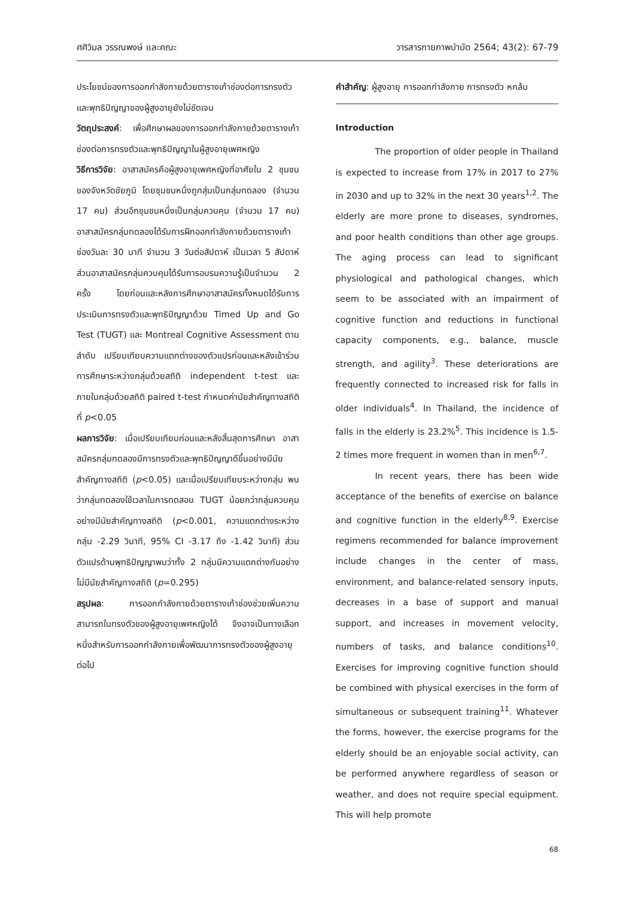ศศิวิมล วรรณพงษ์ และคณะ วารสารกายภาพบำบัด 2564; 43(2): 67-79
ประโยชน์ของการออกกำลังกายด้วยตารางเก้าช่องต่อการทรงตัวและพุทธิปัญญาของผู้สูงอายุยังไม่ชัดเจน
วัตถุประสงค์: เพื่อศึกษาผลของการออกกำลังกายด้วยตารางเก้าช่องต่อการทรงตัวและพุทธิปัญญาในผู้สูงอายุเพศหญิง
วิธีการวิจัย: อาสาสมัครคือผู้สูงอายุเพศหญิงที่อาศัยใน 2 ชุมชนของจังหวัดชัยภูมิ โดยชุมชนหนึ่งถูกสุ่มเป็นกลุ่มทดลอง (จำนวน 17 คน) ส่วนอีกชุมชนหนึ่งเป็นกลุ่มควบคุม (จำนวน 17 คน) อาสาสมัครกลุ่มทดลองได้รับการฝึกออกกำลังกายด้วยตารางเก้าช่องวันละ 30 นาที จำนวน 3 วันต่อสัปดาห์ เป็นเวลา 5 สัปดาห์ ส่วนอาสาสมัครกลุ่มควบคุมได้รับการอบรมความรู้เป็นจำนวน 2 ครั้ง โดยก่อนและหลังการศึกษาอาสาสมัครทั้งหมดได้รับการประเมินการทรงตัวและพุทธิปัญญาด้วย Timed Up and Go Test (TUGT) และ Montreal Cognitive Assessment ตามลำดับ เปรียบเทียบความแตกต่างของตัวแปรก่อนและหลังเข้าร่วมการศึกษาระหว่างกลุ่มด้วยสถิติ independent t-test และภายในกลุ่มด้วยสถิติ paired t-test กำหนดค่านัยสำคัญทางสถิติที่ p<0.05
ผลการวิจัย: เมื่อเปรียบเทียบก่อนและหลังสิ้นสุดการศึกษา อาสาสมัครกลุ่มทดลองมีการทรงตัวและพุทธิปัญญาดีขึ้นอย่างมีนัยสำคัญทางสถิติ (p<0.05) และเมื่อเปรียบเทียบระหว่างกลุ่ม พบว่ากลุ่มทดลองใช้เวลาในการทดสอบ TUGT น้อยกว่ากลุ่มควบคุมอย่างมีนัยสำคัญทางสถิติ (p<0.001, ความแตกต่างระหว่างกลุ่ม -2.29 วินาที, 95% CI -3.17 ถึง -1.42 วินาที) ส่วนตัวแปรด้านพุทธิปัญญาพบว่าทั้ง 2 กลุ่มมีความแตกต่างกันอย่างไม่มีนัยสำคัญทางสถิติ (p=0.295)
สรุปผล: การออกกำลังกายด้วยตารางเก้าช่องช่วยเพิ่มความสามารถในทรงตัวของผู้สูงอายุเพศหญิงได้ จึงอาจเป็นทางเลือกหนึ่งสำหรับการออกกำลังกายเพื่อพัฒนาการทรงตัวของผู้สูงอายุต่อไป
คำสำคัญ: ผู้สูงอายุ การออกกำลังกาย การทรงตัว หกล้ม
Introduction
The proportion of older people in Thailand is expected to increase from 17% in 2017 to 27% in 2030 and up to 32% in the next 30 years<sup>1,2</sup>. The elderly are more prone to diseases, syndromes, and poor health conditions than other age groups. The aging process can lead to significant physiological and pathological changes, which seem to be associated with an impairment of cognitive function and reductions in functional capacity components, e.g., balance, muscle strength, and agility<sup>3</sup>. These deteriorations are frequently connected to increased risk for falls in older individuals<sup>4</sup>. In Thailand, the incidence of falls in the elderly is 23.2%<sup>5</sup>. This incidence is 1.5-2 times more frequent in women than in men<sup>6,7</sup>.
In recent years, there has been wide acceptance of the benefits of exercise on balance and cognitive function in the elderly<sup>8,9</sup>. Exercise regimens recommended for balance improvement include changes in the center of mass, environment, and balance-related sensory inputs, decreases in a base of support and manual support, and increases in movement velocity, numbers of tasks, and balance conditions<sup>10</sup>. Exercises for improving cognitive function should be combined with physical exercises in the form of simultaneous or subsequent training<sup>11</sup>. Whatever the forms, however, the exercise programs for the elderly should be an enjoyable social activity, can be performed anywhere regardless of season or weather, and does not require special equipment. This will help promote
68